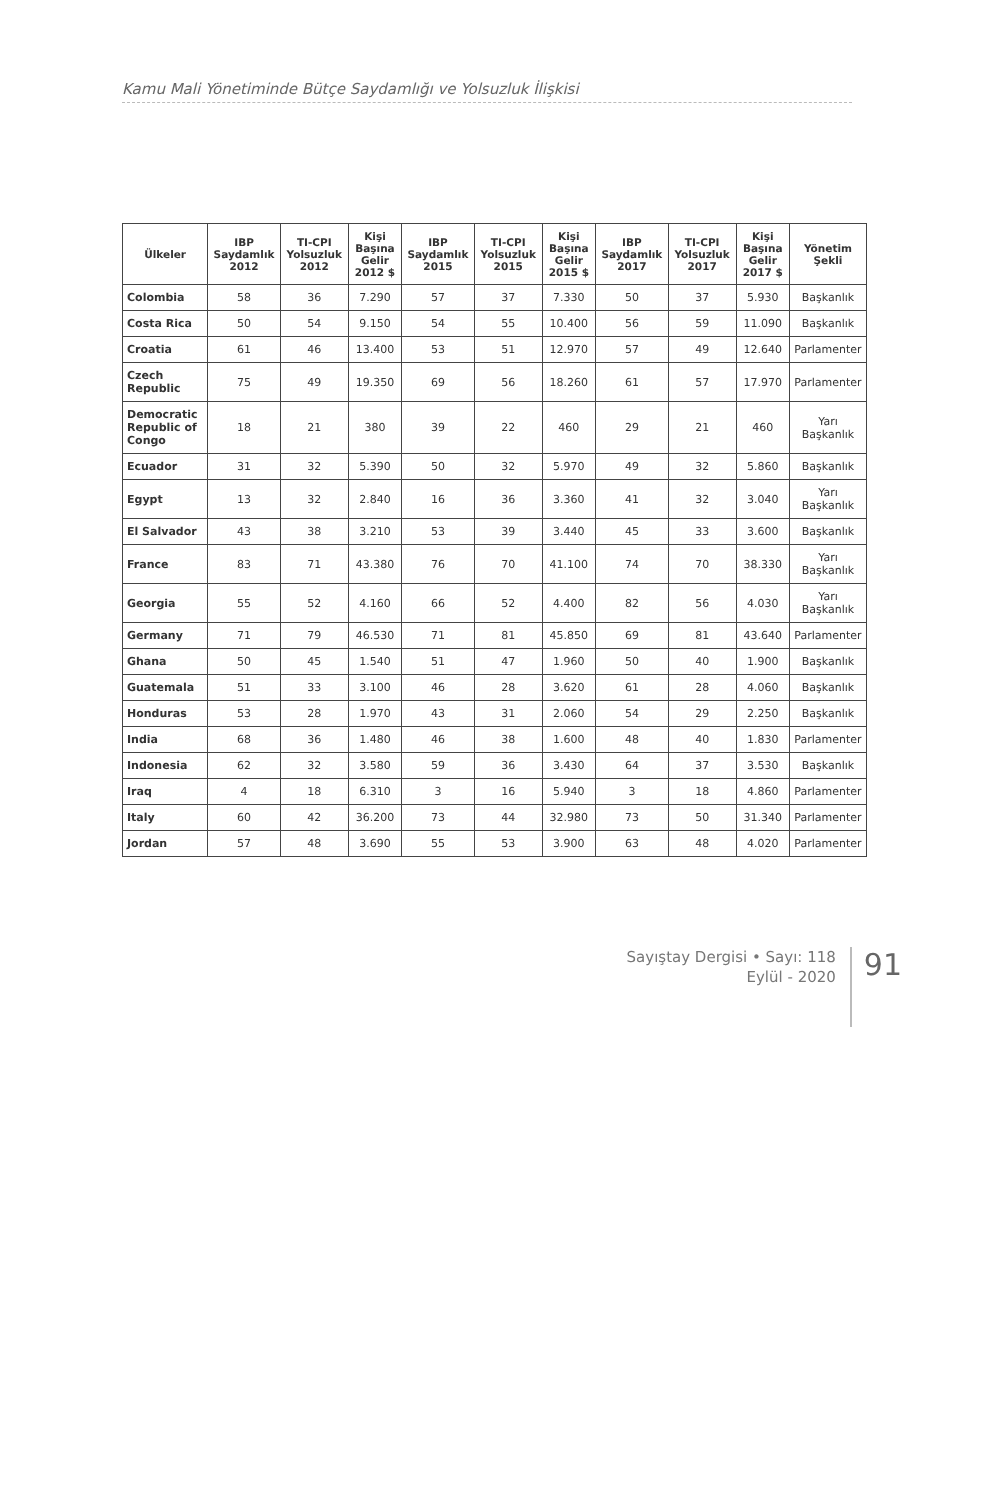Kamu Mali Yönetiminde Bütçe Saydamlığı ve Yolsuzluk İlişkisi
| Ülkeler | IBP Saydamlık 2012 | TI-CPI Yolsuzluk 2012 | Kişi Başına Gelir 2012 $ | IBP Saydamlık 2015 | TI-CPI Yolsuzluk 2015 | Kişi Başına Gelir 2015 $ | IBP Saydamlık 2017 | TI-CPI Yolsuzluk 2017 | Kişi Başına Gelir 2017 $ | Yönetim Şekli |
| --- | --- | --- | --- | --- | --- | --- | --- | --- | --- | --- |
| Colombia | 58 | 36 | 7.290 | 57 | 37 | 7.330 | 50 | 37 | 5.930 | Başkanlık |
| Costa Rica | 50 | 54 | 9.150 | 54 | 55 | 10.400 | 56 | 59 | 11.090 | Başkanlık |
| Croatia | 61 | 46 | 13.400 | 53 | 51 | 12.970 | 57 | 49 | 12.640 | Parlamenter |
| Czech Republic | 75 | 49 | 19.350 | 69 | 56 | 18.260 | 61 | 57 | 17.970 | Parlamenter |
| Democratic Republic of Congo | 18 | 21 | 380 | 39 | 22 | 460 | 29 | 21 | 460 | Yarı Başkanlık |
| Ecuador | 31 | 32 | 5.390 | 50 | 32 | 5.970 | 49 | 32 | 5.860 | Başkanlık |
| Egypt | 13 | 32 | 2.840 | 16 | 36 | 3.360 | 41 | 32 | 3.040 | Yarı Başkanlık |
| El Salvador | 43 | 38 | 3.210 | 53 | 39 | 3.440 | 45 | 33 | 3.600 | Başkanlık |
| France | 83 | 71 | 43.380 | 76 | 70 | 41.100 | 74 | 70 | 38.330 | Yarı Başkanlık |
| Georgia | 55 | 52 | 4.160 | 66 | 52 | 4.400 | 82 | 56 | 4.030 | Yarı Başkanlık |
| Germany | 71 | 79 | 46.530 | 71 | 81 | 45.850 | 69 | 81 | 43.640 | Parlamenter |
| Ghana | 50 | 45 | 1.540 | 51 | 47 | 1.960 | 50 | 40 | 1.900 | Başkanlık |
| Guatemala | 51 | 33 | 3.100 | 46 | 28 | 3.620 | 61 | 28 | 4.060 | Başkanlık |
| Honduras | 53 | 28 | 1.970 | 43 | 31 | 2.060 | 54 | 29 | 2.250 | Başkanlık |
| India | 68 | 36 | 1.480 | 46 | 38 | 1.600 | 48 | 40 | 1.830 | Parlamenter |
| Indonesia | 62 | 32 | 3.580 | 59 | 36 | 3.430 | 64 | 37 | 3.530 | Başkanlık |
| Iraq | 4 | 18 | 6.310 | 3 | 16 | 5.940 | 3 | 18 | 4.860 | Parlamenter |
| Italy | 60 | 42 | 36.200 | 73 | 44 | 32.980 | 73 | 50 | 31.340 | Parlamenter |
| Jordan | 57 | 48 | 3.690 | 55 | 53 | 3.900 | 63 | 48 | 4.020 | Parlamenter |
Sayıştay Dergisi • Sayı: 118
Eylül - 2020
91